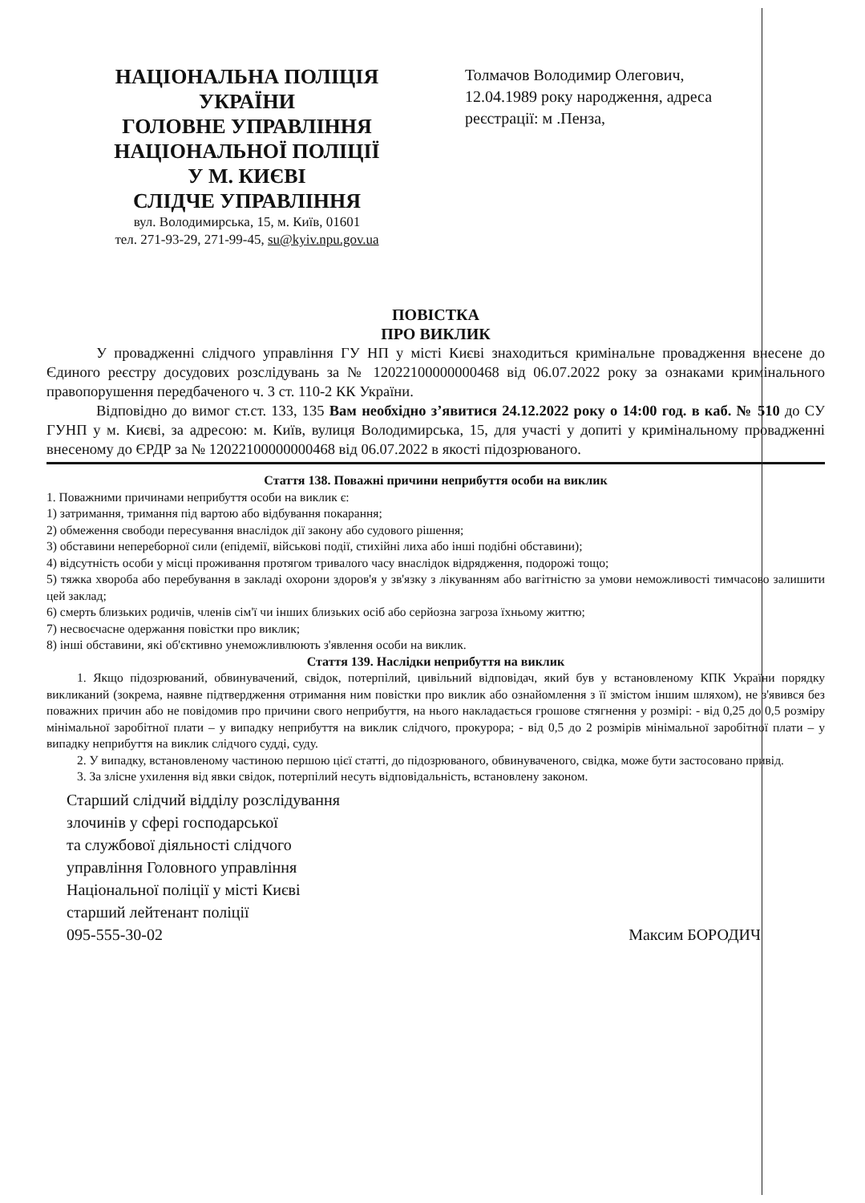НАЦІОНАЛЬНА ПОЛІЦІЯ
УКРАЇНИ
ГОЛОВНЕ УПРАВЛІННЯ
НАЦІОНАЛЬНОЇ ПОЛІЦІЇ
У М. КИЄВІ
СЛІДЧЕ УПРАВЛІННЯ
вул. Володимирська, 15, м. Київ, 01601
тел. 271-93-29, 271-99-45, su@kyiv.npu.gov.ua
Толмачов Володимир Олегович,
12.04.1989 року народження, адреса реєстрації: м .Пенза,
ПОВІСТКА
ПРО ВИКЛИК
У провадженні слідчого управління ГУ НП у місті Києві знаходиться кримінальне провадження внесене до Єдиного реєстру досудових розслідувань за № 12022100000000468 від 06.07.2022 року за ознаками кримінального правопорушення передбаченого ч. 3 ст. 110-2 КК України.
Відповідно до вимог ст.ст. 133, 135 Вам необхідно з’явитися 24.12.2022 року о 14:00 год. в каб. № 510 до СУ ГУНП у м. Києві, за адресою: м. Київ, вулиця Володимирська, 15, для участі у допиті у кримінальному провадженні внесеному до ЄРДР за № 12022100000000468 від 06.07.2022 в якості підозрюваного.
Стаття 138. Поважні причини неприбуття особи на виклик
1. Поважними причинами неприбуття особи на виклик є:
1) затримання, тримання під вартою або відбування покарання;
2) обмеження свободи пересування внаслідок дії закону або судового рішення;
3) обставини непереборної сили (епідемії, військові події, стихійні лиха або інші подібні обставини);
4) відсутність особи у місці проживання протягом тривалого часу внаслідок відрядження, подорожі тощо;
5) тяжка хвороба або перебування в закладі охорони здоров'я у зв'язку з лікуванням або вагітністю за умови неможливості тимчасово залишити цей заклад;
6) смерть близьких родичів, членів сім'ї чи інших близьких осіб або серйозна загроза їхньому життю;
7) несвоєчасне одержання повістки про виклик;
8) інші обставини, які об'єктивно унеможливлюють з'явлення особи на виклик.
Стаття 139. Наслідки неприбуття на виклик
1. Якщо підозрюваний, обвинувачений, свідок, потерпілий, цивільний відповідач, який був у встановленому КПК України порядку викликаний (зокрема, наявне підтвердження отримання ним повістки про виклик або ознайомлення з її змістом іншим шляхом), не з'явився без поважних причин або не повідомив про причини свого неприбуття, на нього накладається грошове стягнення у розмірі: - від 0,25 до 0,5 розміру мінімальної заробітної плати – у випадку неприбуття на виклик слідчого, прокурора; - від 0,5 до 2 розмірів мінімальної заробітної плати – у випадку неприбуття на виклик слідчого судді, суду.
2. У випадку, встановленому частиною першою цієї статті, до підозрюваного, обвинуваченого, свідка, може бути застосовано привід.
3. За злісне ухилення від явки свідок, потерпілий несуть відповідальність, встановлену законом.
Старший слідчий відділу розслідування
злочинів у сфері господарської
та службової діяльності слідчого
управління Головного управління
Національної поліції у місті Києві
старший лейтенант поліції
095-555-30-02
Максим БОРОДИЧ